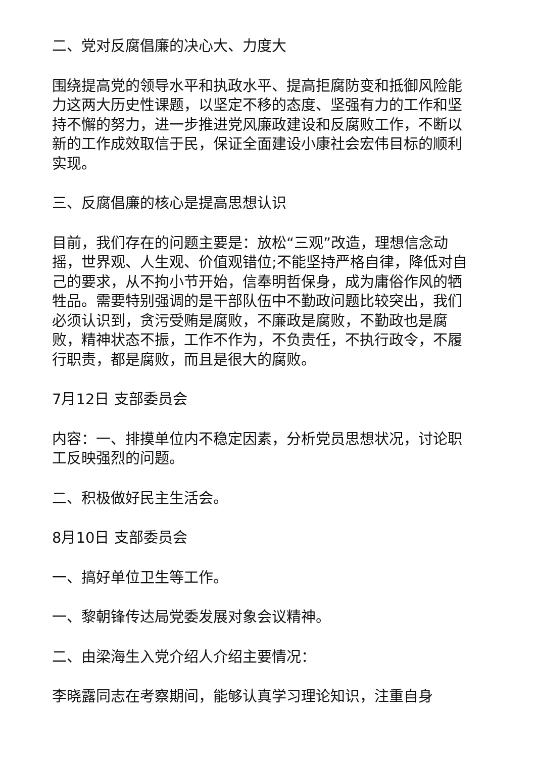二、党对反腐倡廉的决心大、力度大
围绕提高党的领导水平和执政水平、提高拒腐防变和抵御风险能力这两大历史性课题，以坚定不移的态度、坚强有力的工作和坚持不懈的努力，进一步推进党风廉政建设和反腐败工作，不断以新的工作成效取信于民，保证全面建设小康社会宏伟目标的顺利实现。
三、反腐倡廉的核心是提高思想认识
目前，我们存在的问题主要是：放松“三观”改造，理想信念动摇，世界观、人生观、价值观错位;不能坚持严格自律，降低对自己的要求，从不拘小节开始，信奉明哲保身，成为庸俗作风的牺牲品。需要特别强调的是干部队伍中不勤政问题比较突出，我们必须认识到，贪污受贿是腐败，不廉政是腐败，不勤政也是腐败，精神状态不振，工作不作为，不负责任，不执行政令，不履行职责，都是腐败，而且是很大的腐败。
7月12日 支部委员会
内容：一、排摸单位内不稳定因素，分析党员思想状况，讨论职工反映强烈的问题。
二、积极做好民主生活会。
8月10日 支部委员会
一、搞好单位卫生等工作。
一、黎朝锋传达局党委发展对象会议精神。
二、由梁海生入党介绍人介绍主要情况：
李晓露同志在考察期间，能够认真学习理论知识，注重自身